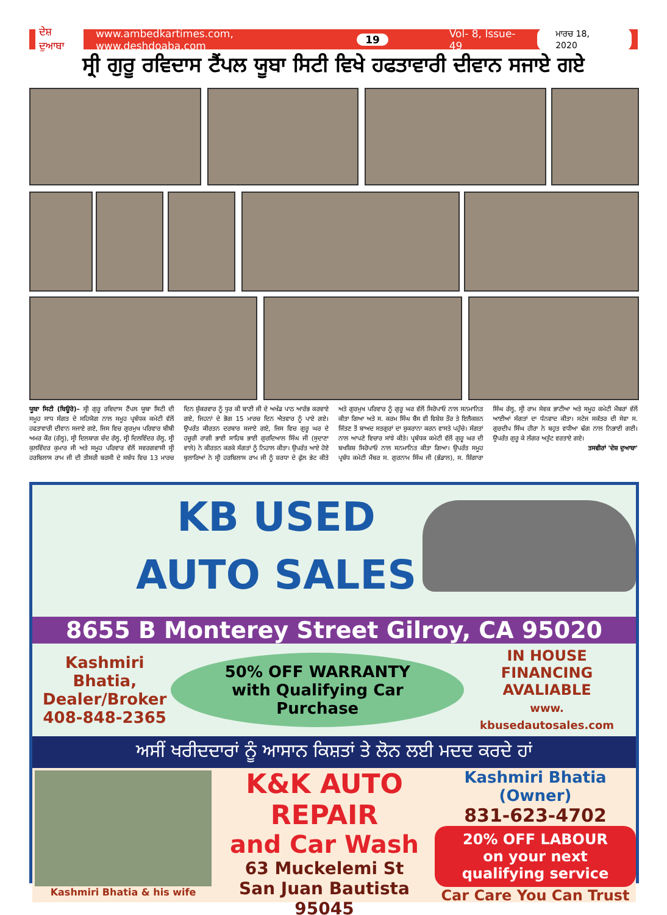ਦੇਸ਼ ਦੁਆਬਾ www.ambedkartimes.com, www.deshdoaba.com 19 Vol- 8, Issue- 49 ਮਾਰਚ 18, 2020
ਸ੍ਰੀ ਗੁਰੂ ਰਵਿਦਾਸ ਟੈਂਪਲ ਯੂਬਾ ਸਿਟੀ ਵਿਖੇ ਹਫਤਾਵਾਰੀ ਦੀਵਾਨ ਸਜਾਏ ਗਏ
ਯੂਬਾ ਸਿਟੀ (ਬਿਊਰੋ)– ਸ੍ਰੀ ਗੁਰੂ ਰਵਿਦਾਸ ਟੈਂਪਲ ਯੂਬਾ ਸਿਟੀ ਦੀ ਸਮੂਹ ਸਾਧ ਸੰਗਤ ਦੇ ਸਹਿਯੋਗ ਨਾਲ ਸਮੂਹ ਪ੍ਰਬੰਧਕ ਕਮੇਟੀ ਵੱਲੋਂ ਹਫਤਾਵਾਰੀ ਦੀਵਾਨ ਸਜਾਏ ਗਏ, ਜਿਸ ਵਿਚ ਗੁਰਮੁਖ ਪਰਿਵਾਰ ਬੀਬੀ ਅਮਰ ਕੌਰ (ਰੱਲ੍ਹ), ਸ੍ਰੀ ਦਿਲਬਾਗ ਚੰਦ ਰੱਲ੍ਹ, ਸ੍ਰੀ ਦਿਲਵਿੰਦਰ ਰੱਲ੍ਹ, ਸ੍ਰੀ ਕੁਲਵਿੰਦਰ ਕੁਮਾਰ ਜੀ ਅਤੇ ਸਮੂਹ ਪਰਿਵਾਰ ਵੱਲੋਂ ਸਵਰਗਵਾਸੀ ਸ੍ਰੀ ਹਰਬਿਲਾਸ ਰਾਮ ਜੀ ਦੀ ਤੀਸਰੀ ਬਰਸੀ ਦੇ ਸਬੰਧ ਵਿਚ 13 ਮਾਰਚ ਦਿਨ ਸ਼ੁੱਕਰਵਾਰ ਨੂੰ ਧੁਰ ਕੀ ਬਾਣੀ ਜੀ ਦੇ ਅਖੰਡ ਪਾਠ ਆਰੰਭ ਕਰਵਾਏ ਗਏ, ਜਿਹਨਾਂ ਦੇ ਭੋਗ 15 ਮਾਰਚ ਦਿਨ ਐਤਵਾਰ ਨੂੰ ਪਾਏ ਗਏ। ਉਪਰੰਤ ਕੀਰਤਨ ਦਰਬਾਰ ਸਜਾਏ ਗਏ, ਜਿਸ ਵਿਚ ਗੁਰੂ ਘਰ ਦੇ ਹਜ਼ੂਰੀ ਰਾਗੀ ਭਾਈ ਸਾਹਿਬ ਭਾਈ ਗੁਰਦਿਆਲ ਸਿੰਘ ਜੀ (ਸੁਦਾਣਾ ਵਾਲੇ) ਨੇ ਕੀਰਤਨ ਕਰਕੇ ਸੰਗਤਾਂ ਨੂੰ ਨਿਹਾਲ ਕੀਤਾ। ਉਪਰੰਤ ਆਏ ਹੋਏ ਬੁਲਾਰਿਆਂ ਨੇ ਸ੍ਰੀ ਹਰਬਿਲਾਸ ਰਾਮ ਜੀ ਨੂੰ ਸ਼ਰਧਾ ਦੇ ਫੁੱਲ ਭੇਟ ਕੀਤੇ ਅਤੇ ਗੁਰਮੁਖ ਪਰਿਵਾਰ ਨੂੰ ਗੁਰੂ ਘਰ ਵੱਲੋਂ ਸਿਰੋਪਾਓ ਨਾਲ ਸਨਮਾਨਿਤ ਕੀਤਾ ਗਿਆ ਅਤੇ ਸ. ਕਰਮ ਸਿੰਘ ਬੈਂਸ ਵੀ ਵਿਸ਼ੇਸ਼ ਤੌਰ ਤੇ ਇਲੈਕਸ਼ਨ ਜਿੱਤਣ ਤੋਂ ਬਾਅਦ ਸਤਗੁਰਾਂ ਦਾ ਸ਼ੁਕਰਾਨਾ ਕਰਨ ਵਾਸਤੇ ਪਹੁੰਚੇ। ਸੰਗਤਾਂ ਨਾਲ ਆਪਣੇ ਵਿਚਾਰ ਸਾਂਝੇ ਕੀਤੇ। ਪ੍ਰਬੰਧਕ ਕਮੇਟੀ ਵੱਲੋਂ ਗੁਰੂ ਘਰ ਦੀ ਬਖਸ਼ਿਸ਼ ਸਿਰੋਪਾਓ ਨਾਲ ਸਨਮਾਨਿਤ ਕੀਤਾ ਗਿਆ। ਉਪਰੰਤ ਸਮੂਹ ਪ੍ਰਬੰਧ ਕਮੇਟੀ ਮੈਂਬਰ ਸ. ਗੁਰਨਾਮ ਸਿੰਘ ਜੀ (ਭੰਡਾਲ), ਸ. ਸ਼ਿੰਗਾਰਾ ਸਿੰਘ ਰੱਲ੍ਹ, ਸ੍ਰੀ ਰਾਮ ਸੇਵਕ ਭਾਟੀਆ ਅਤੇ ਸਮੂਹ ਕਮੇਟੀ ਮੈਂਬਰਾਂ ਵੱਲੋਂ ਆਈਆਂ ਸੰਗਤਾਂ ਦਾ ਧੰਨਵਾਦ ਕੀਤਾ। ਸਟੇਜ ਸਕੱਤਰ ਦੀ ਸੇਵਾ ਸ. ਗੁਰਦੀਪ ਸਿੰਘ ਹੀਰਾ ਨੇ ਬਹੁਤ ਵਧੀਆ ਢੰਗ ਨਾਲ ਨਿਭਾਈ ਗਈ। ਉਪਰੰਤ ਗੁਰੂ ਕੇ ਲੰਗਰ ਅਤੁੱਟ ਵਰਤਾਏ ਗਏ।
ਤਸਵੀਰਾਂ 'ਦੇਸ਼ ਦੁਆਬਾ'
KB USED
AUTO SALES
8655 B Monterey Street Gilroy, CA 95020
Kashmiri Bhatia,
Dealer/Broker
408-848-2365
50% OFF WARRANTY
with Qualifying Car Purchase
IN HOUSE
FINANCING AVALIABLE
www. kbusedautosales.com
ਅਸੀਂ ਖਰੀਦਦਾਰਾਂ ਨੂੰ ਆਸਾਨ ਕਿਸ਼ਤਾਂ ਤੇ ਲੋਨ ਲਈ ਮਦਦ ਕਰਦੇ ਹਾਂ
Kashmiri Bhatia & his wife
K&K AUTO REPAIR
and Car Wash
63 Muckelemi St
San Juan Bautista 95045
Kashmiri Bhatia (Owner)
831-623-4702
20% OFF LABOUR
on your next qualifying service
Car Care You Can Trust